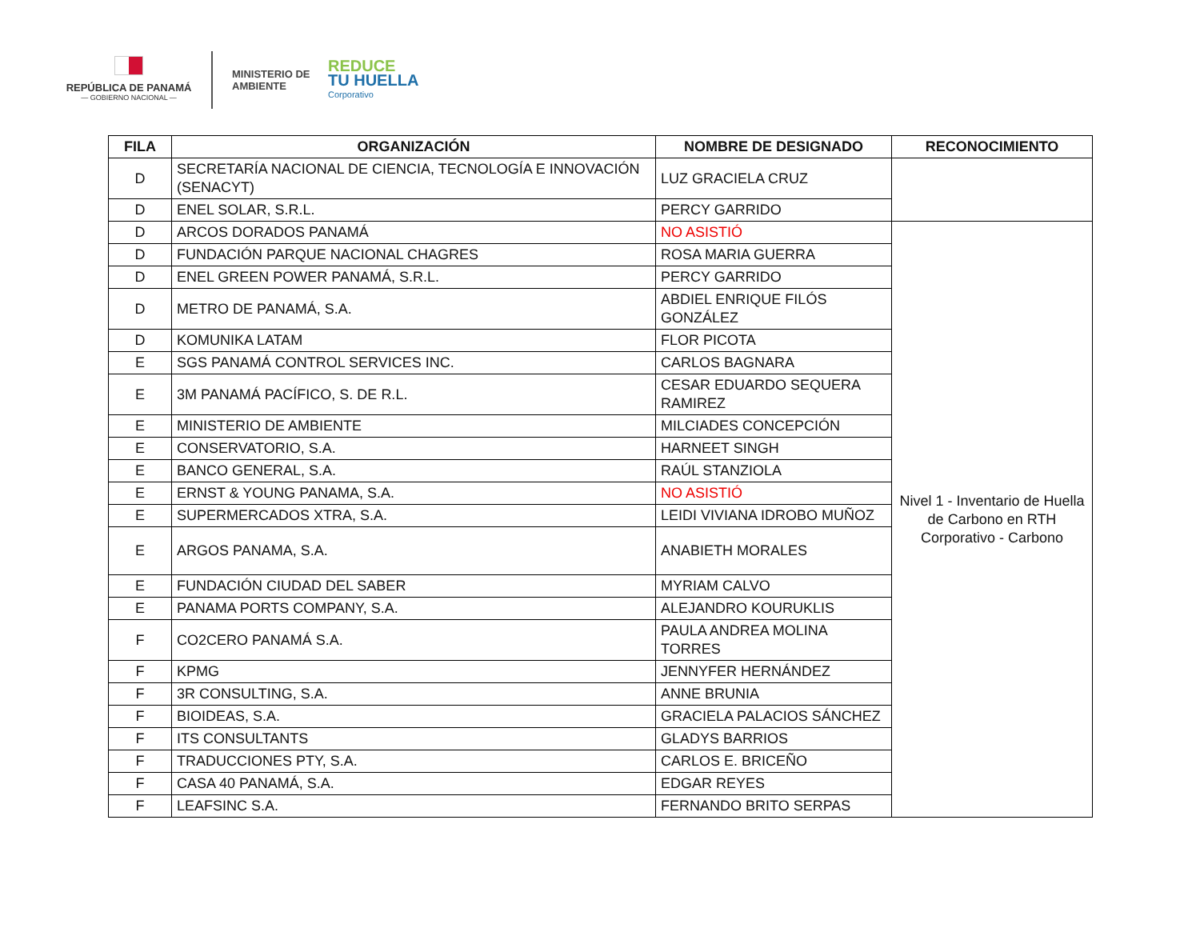REPÚBLICA DE PANAMÁ
— GOBIERNO NACIONAL —
MINISTERIO DE AMBIENTE
REDUCE
TU HUELLA
Corporativo
| FILA | ORGANIZACIÓN | NOMBRE DE DESIGNADO | RECONOCIMIENTO |
| --- | --- | --- | --- |
| D | SECRETARÍA NACIONAL DE CIENCIA, TECNOLOGÍA E INNOVACIÓN (SENACYT) | LUZ GRACIELA CRUZ | |
| D | ENEL SOLAR, S.R.L. | PERCY GARRIDO | |
| D | ARCOS DORADOS PANAMÁ | NO ASISTIÓ | Nivel 1 - Inventario de Huella de Carbono en RTH Corporativo - Carbono |
| D | FUNDACIÓN PARQUE NACIONAL CHAGRES | ROSA MARIA GUERRA | |
| D | ENEL GREEN POWER PANAMÁ, S.R.L. | PERCY GARRIDO | |
| D | METRO DE PANAMÁ, S.A. | ABDIEL ENRIQUE FILÓS GONZÁLEZ | |
| D | KOMUNIKA LATAM | FLOR PICOTA | |
| E | SGS PANAMÁ CONTROL SERVICES INC. | CARLOS BAGNARA | |
| E | 3M PANAMÁ PACÍFICO, S. DE R.L. | CESAR EDUARDO SEQUERA RAMIREZ | |
| E | MINISTERIO DE AMBIENTE | MILCIADES CONCEPCIÓN | |
| E | CONSERVATORIO, S.A. | HARNEET SINGH | |
| E | BANCO GENERAL, S.A. | RAÚL STANZIOLA | |
| E | ERNST & YOUNG PANAMA, S.A. | NO ASISTIÓ | |
| E | SUPERMERCADOS XTRA, S.A. | LEIDI VIVIANA IDROBO MUÑOZ | |
| E | ARGOS PANAMA, S.A. | ANABIETH MORALES | |
| E | FUNDACIÓN CIUDAD DEL SABER | MYRIAM CALVO | |
| E | PANAMA PORTS COMPANY, S.A. | ALEJANDRO KOURUKLIS | |
| F | CO2CERO PANAMÁ S.A. | PAULA ANDREA MOLINA TORRES | |
| F | KPMG | JENNYFER HERNÁNDEZ | |
| F | 3R CONSULTING, S.A. | ANNE BRUNIA | |
| F | BIOIDEAS, S.A. | GRACIELA PALACIOS SÁNCHEZ | |
| F | ITS CONSULTANTS | GLADYS BARRIOS | |
| F | TRADUCCIONES PTY, S.A. | CARLOS E. BRICEÑO | |
| F | CASA 40 PANAMÁ, S.A. | EDGAR REYES | |
| F | LEAFSINC S.A. | FERNANDO BRITO SERPAS | |